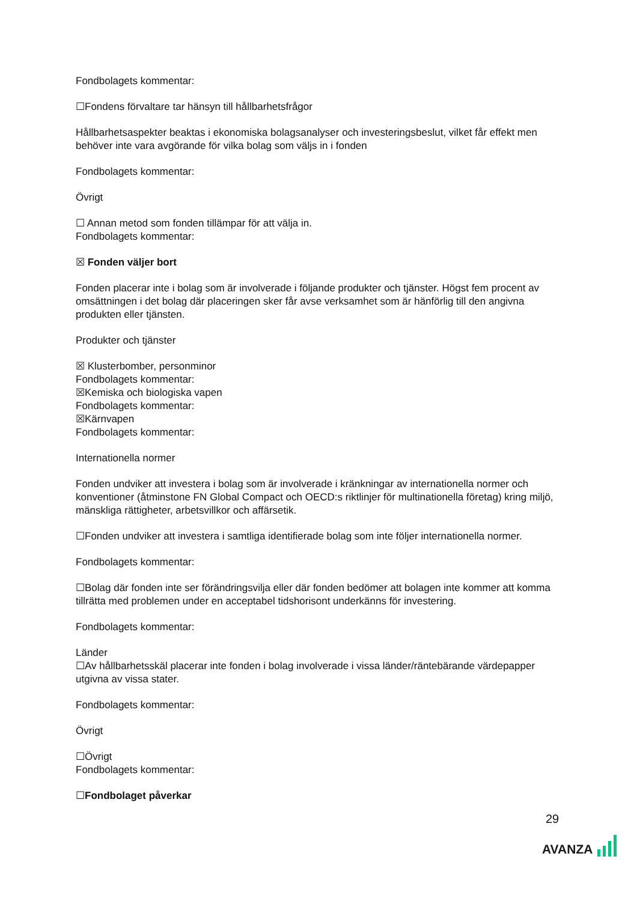Fondbolagets kommentar:
☐Fondens förvaltare tar hänsyn till hållbarhetsfrågor
Hållbarhetsaspekter beaktas i ekonomiska bolagsanalyser och investeringsbeslut, vilket får effekt men behöver inte vara avgörande för vilka bolag som väljs in i fonden
Fondbolagets kommentar:
Övrigt
☐ Annan metod som fonden tillämpar för att välja in.
Fondbolagets kommentar:
☒ Fonden väljer bort
Fonden placerar inte i bolag som är involverade i följande produkter och tjänster. Högst fem procent av omsättningen i det bolag där placeringen sker får avse verksamhet som är hänförlig till den angivna produkten eller tjänsten.
Produkter och tjänster
☒ Klusterbomber, personminor
Fondbolagets kommentar:
☒Kemiska och biologiska vapen
Fondbolagets kommentar:
☒Kärnvapen
Fondbolagets kommentar:
Internationella normer
Fonden undviker att investera i bolag som är involverade i kränkningar av internationella normer och konventioner (åtminstone FN Global Compact och OECD:s riktlinjer för multinationella företag) kring miljö, mänskliga rättigheter, arbetsvillkor och affärsetik.
☐Fonden undviker att investera i samtliga identifierade bolag som inte följer internationella normer.
Fondbolagets kommentar:
☐Bolag där fonden inte ser förändringsvilja eller där fonden bedömer att bolagen inte kommer att komma tillrätta med problemen under en acceptabel tidshorisont underkänns för investering.
Fondbolagets kommentar:
Länder
☐Av hållbarhetsskäl placerar inte fonden i bolag involverade i vissa länder/räntebärande värdepapper utgivna av vissa stater.
Fondbolagets kommentar:
Övrigt
☐Övrigt
Fondbolagets kommentar:
☐Fondbolaget påverkar
29
AVANZA